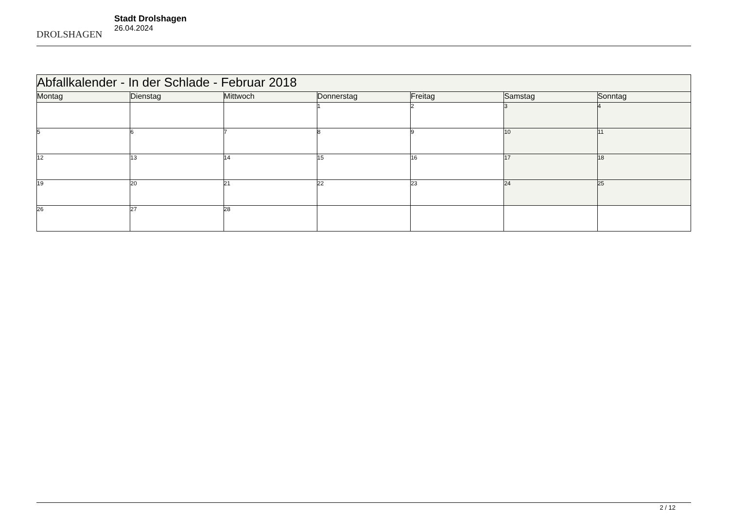DROLSHAGEN
Stadt Drolshagen
26.04.2024
| Abfallkalender - In der Schlade - Februar 2018 | | | | | | |
| --- | --- | --- | --- | --- | --- | --- |
| Montag | Dienstag | Mittwoch | Donnerstag | Freitag | Samstag | Sonntag |
| | | | 1 | 2 | 3 | 4 |
| 5 | 6 | 7 | 8 | 9 | 10 | 11 |
| 12 | 13 | 14 | 15 | 16 | 17 | 18 |
| 19 | 20 | 21 | 22 | 23 | 24 | 25 |
| 26 | 27 | 28 | | | | |
2 / 12